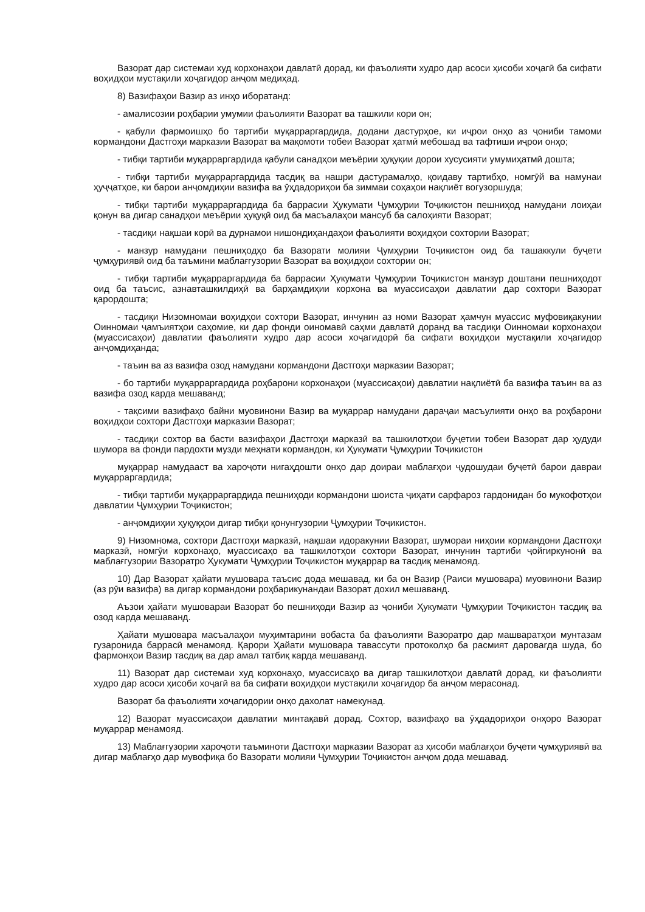Вазорат дар системаи худ корхонаҳои давлатӣ дорад, ки фаъолияти худро дар асоси ҳисоби хоҷагӣ ба сифати воҳидҳои мустақили хоҷагидор анҷом медиҳад.
8) Вазифаҳои Вазир аз инҳо иборатанд:
- амалисозии роҳбарии умумии фаъолияти Вазорат ва ташкили кори он;
- қабули фармоишҳо бо тартиби муқарраргардида, додани дастурҳое, ки иҷрои онҳо аз ҷониби тамоми кормандони Дастгоҳи марказии Вазорат ва мақомоти тобеи Вазорат ҳатмӣ мебошад ва тафтиши иҷрои онҳо;
- тибқи тартиби муқарраргардида қабули санадҳои меъёрии ҳуқуқии дорои хусусияти умумиҳатмӣ дошта;
- тибқи тартиби муқарраргардида тасдиқ ва нашри дастурамалҳо, қоидаву тартибҳо, номгӯй ва намунаи ҳуҷҷатҳое, ки барои анҷомдиҳии вазифа ва ӯҳдадориҳои ба зиммаи соҳаҳои нақлиёт вогузоршуда;
- тибқи тартиби муқарраргардида ба баррасии Ҳукумати Ҷумҳурии Тоҷикистон пешниҳод намудани лоиҳаи қонун ва дигар санадҳои меъёрии ҳуқуқӣ оид ба масъалаҳои мансуб ба салоҳияти Вазорат;
- тасдиқи нақшаи корӣ ва дурнамои нишондиҳандаҳои фаъолияти воҳидҳои сохтории Вазорат;
- манзур намудани пешниҳодҳо ба Вазорати молияи Ҷумҳурии Тоҷикистон оид ба ташаккули буҷети ҷумҳуриявӣ оид ба таъмини маблағгузории Вазорат ва воҳидҳои сохтории он;
- тибқи тартиби муқарраргардида ба баррасии Ҳукумати Ҷумҳурии Тоҷикистон манзур доштани пешниҳодот оид ба таъсис, азнавташкилдиҳӣ ва барҳамдиҳии корхона ва муассисаҳои давлатии дар сохтори Вазорат қарордошта;
- тасдиқи Низомномаи воҳидҳои сохтори Вазорат, инчунин аз номи Вазорат ҳамчун муассис муфовиқакунии Оинномаи ҷамъиятҳои саҳомие, ки дар фонди оиномавӣ саҳми давлатӣ доранд ва тасдиқи Оинномаи корхонаҳои (муассисаҳои) давлатии фаъолияти худро дар асоси хоҷагидорӣ ба сифати воҳидҳои мустақили хоҷагидор анҷомдиҳанда;
- таъин ва аз вазифа озод намудани кормандони Дастгоҳи марказии Вазорат;
- бо тартиби муқарраргардида роҳбарони корхонаҳои (муассисаҳои) давлатии нақлиётӣ ба вазифа таъин ва аз вазифа озод карда мешаванд;
- тақсими вазифаҳо байни муовинони Вазир ва муқаррар намудани дараҷаи масъулияти онҳо ва роҳбарони воҳидҳои сохтори Дастгоҳи марказии Вазорат;
- тасдиқи сохтор ва басти вазифаҳои Дастгоҳи марказӣ ва ташкилотҳои буҷетии тобеи Вазорат дар ҳудуди шумора ва фонди пардохти музди меҳнати кормандон, ки Ҳукумати Ҷумҳурии Тоҷикистон
муқаррар намудааст ва хароҷоти нигаҳдошти онҳо дар доираи маблағҳои ҷудошудаи буҷетӣ барои давраи муқарраргардида;
- тибқи тартиби муқарраргардида пешниҳоди кормандони шоиста ҷиҳати сарфароз гардонидан бо мукофотҳои давлатии Ҷумҳурии Тоҷикистон;
- анҷомдиҳии ҳуқуқҳои дигар тибқи қонунгузории Ҷумҳурии Тоҷикистон.
9) Низомнома, сохтори Дастгоҳи марказӣ, нақшаи идоракунии Вазорат, шумораи ниҳоии кормандони Дастгоҳи марказӣ, номгӯи корхонаҳо, муассисаҳо ва ташкилотҳои сохтори Вазорат, инчунин тартиби ҷойгиркунонӣ ва маблағгузории Вазоратро Ҳукумати Ҷумҳурии Тоҷикистон муқаррар ва тасдиқ менамояд.
10) Дар Вазорат ҳайати мушовара таъсис дода мешавад, ки ба он Вазир (Раиси мушовара) муовинони Вазир (аз рӯи вазифа) ва дигар кормандони роҳбарикунандаи Вазорат дохил мешаванд.
Аъзои ҳайати мушовараи Вазорат бо пешниҳоди Вазир аз ҷониби Ҳукумати Ҷумҳурии Тоҷикистон тасдиқ ва озод карда мешаванд.
Ҳайати мушовара масъалаҳои муҳимтарини вобаста ба фаъолияти Вазоратро дар машваратҳои мунтазам гузаронида баррасӣ менамояд. Қарори Ҳайати мушовара тавассути протоколҳо ба расмият даровarда шуда, бо фармонҳои Вазир тасдиқ ва дар амал татбиқ карда мешаванд.
11) Вазорат дар системаи худ корхонаҳо, муассисаҳо ва дигар ташкилотҳои давлатӣ дорад, ки фаъолияти худро дар асоси ҳисоби хоҷагӣ ва ба сифати воҳидҳои мустақили хоҷагидор ба анҷом мерасонад.
Вазорат ба фаъолияти хоҷагидории онҳо дахолат намекунад.
12) Вазорат муассисаҳои давлатии минтақавӣ дорад. Сохтор, вазифаҳо ва ӯҳдадориҳои онҳоро Вазорат муқаррар менамояд.
13) Маблағгузории хароҷоти таъминоти Дастгоҳи марказии Вазорат аз ҳисоби маблағҳои буҷети ҷумҳуриявӣ ва дигар маблағҳо дар мувофиқа бо Вазорати молияи Ҷумҳурии Тоҷикистон анҷом дода мешавад.